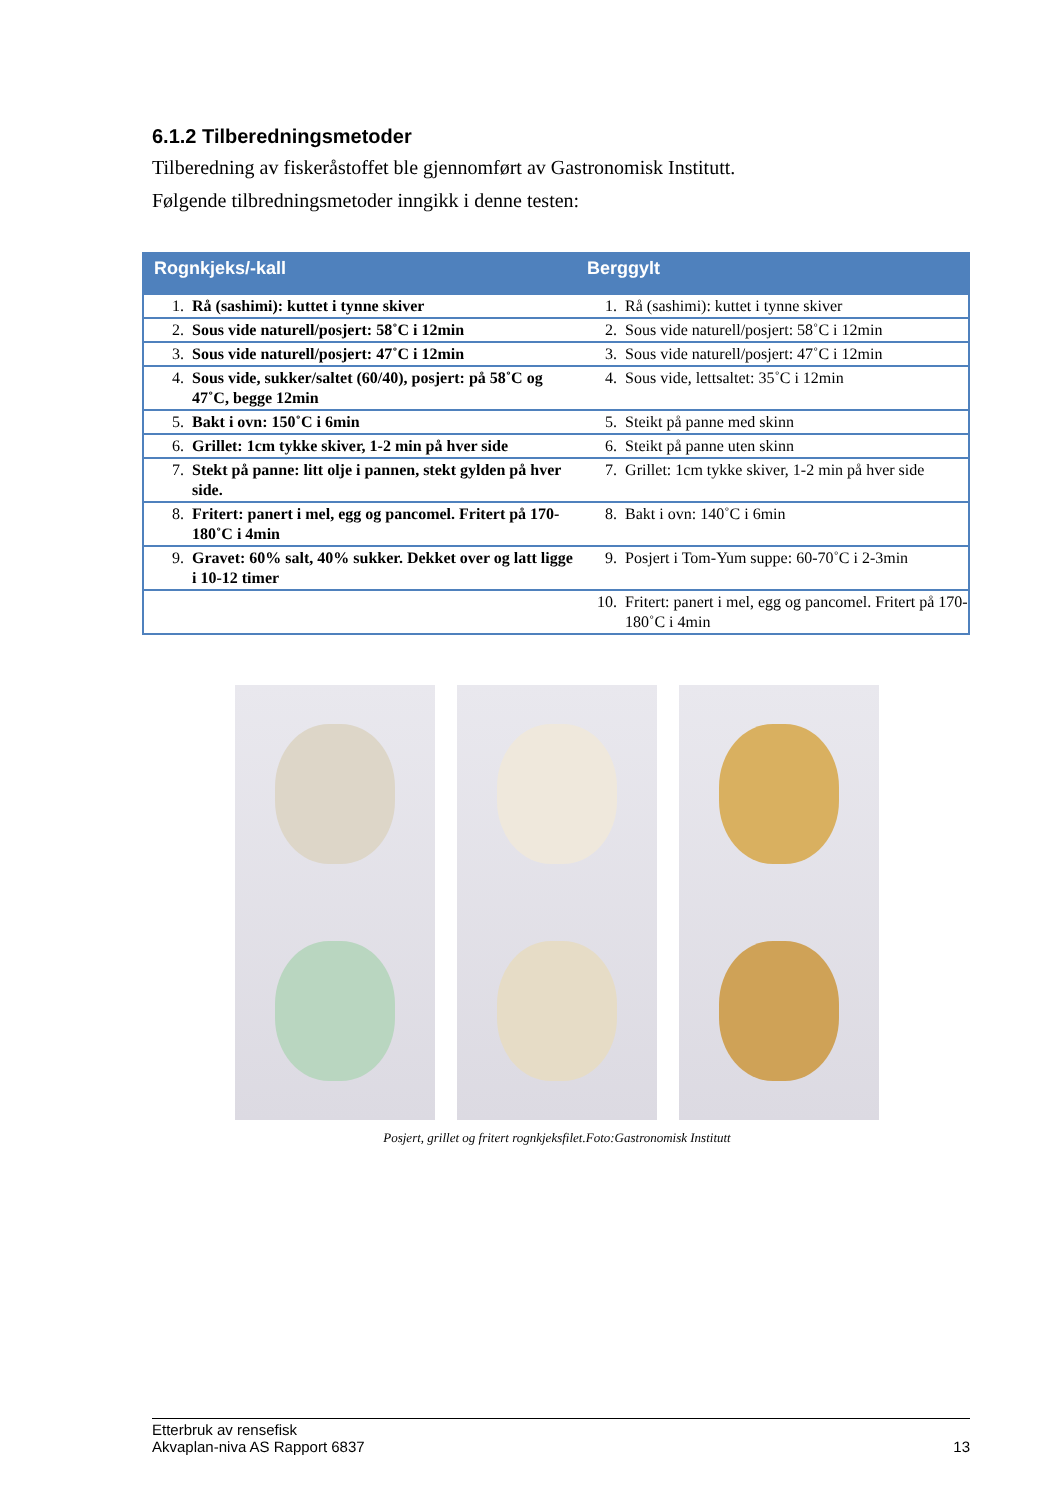6.1.2 Tilberedningsmetoder
Tilberedning av fiskeråstoffet ble gjennomført av Gastronomisk Institutt.
Følgende tilbredningsmetoder inngikk i denne testen:
| Rognkjeks/-kall | | Berggylt | |
| --- | --- | --- | --- |
| 1. | Rå (sashimi): kuttet i tynne skiver | 1. | Rå (sashimi): kuttet i tynne skiver |
| 2. | Sous vide naturell/posjert: 58˚C i 12min | 2. | Sous vide naturell/posjert: 58˚C i 12min |
| 3. | Sous vide naturell/posjert: 47˚C i 12min | 3. | Sous vide naturell/posjert: 47˚C i 12min |
| 4. | Sous vide, sukker/saltet (60/40), posjert: på 58˚C og 47˚C, begge 12min | 4. | Sous vide, lettsaltet: 35˚C i 12min |
| 5. | Bakt i ovn: 150˚C i 6min | 5. | Steikt på panne med skinn |
| 6. | Grillet: 1cm tykke skiver, 1-2 min på hver side | 6. | Steikt på panne uten skinn |
| 7. | Stekt på panne: litt olje i pannen, stekt gylden på hver side. | 7. | Grillet: 1cm tykke skiver, 1-2 min på hver side |
| 8. | Fritert: panert i mel, egg og pancomel. Fritert på 170-180˚C i 4min | 8. | Bakt i ovn: 140˚C i 6min |
| 9. | Gravet: 60% salt, 40% sukker. Dekket over og latt ligge i 10-12 timer | 9. | Posjert i Tom-Yum suppe: 60-70˚C i 2-3min |
| | | 10. | Fritert: panert i mel, egg og pancomel. Fritert på 170-180˚C i 4min |
Posjert, grillet og fritert rognkjeksfilet.Foto:Gastronomisk Institutt
Etterbruk av rensefisk
Akvaplan-niva AS Rapport 6837
13